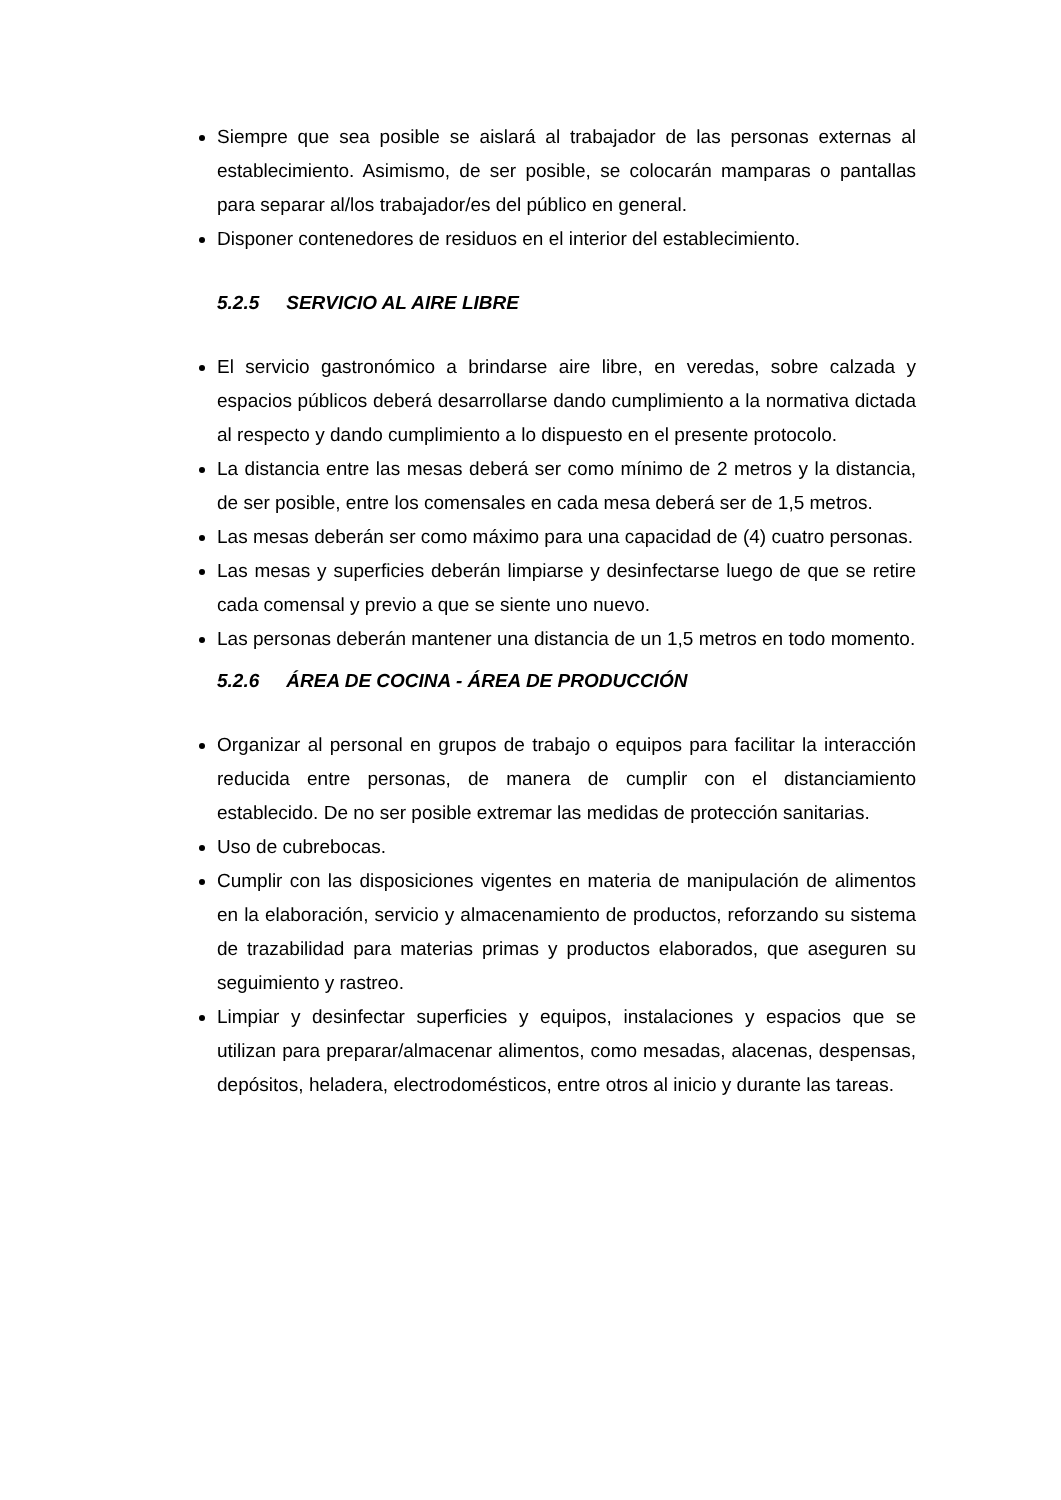Siempre que sea posible se aislará al trabajador de las personas externas al establecimiento. Asimismo, de ser posible, se colocarán mamparas o pantallas para separar al/los trabajador/es del público en general.
Disponer contenedores de residuos en el interior del establecimiento.
5.2.5 SERVICIO AL AIRE LIBRE
El servicio gastronómico a brindarse aire libre, en veredas, sobre calzada y espacios públicos deberá desarrollarse dando cumplimiento a la normativa dictada al respecto y dando cumplimiento a lo dispuesto en el presente protocolo.
La distancia entre las mesas deberá ser como mínimo de 2 metros y la distancia, de ser posible, entre los comensales en cada mesa deberá ser de 1,5 metros.
Las mesas deberán ser como máximo para una capacidad de (4) cuatro personas.
Las mesas y superficies deberán limpiarse y desinfectarse luego de que se retire cada comensal y previo a que se siente uno nuevo.
Las personas deberán mantener una distancia de un 1,5 metros en todo momento.
5.2.6 ÁREA DE COCINA - ÁREA DE PRODUCCIÓN
Organizar al personal en grupos de trabajo o equipos para facilitar la interacción reducida entre personas, de manera de cumplir con el distanciamiento establecido. De no ser posible extremar las medidas de protección sanitarias.
Uso de cubrebocas.
Cumplir con las disposiciones vigentes en materia de manipulación de alimentos en la elaboración, servicio y almacenamiento de productos, reforzando su sistema de trazabilidad para materias primas y productos elaborados, que aseguren su seguimiento y rastreo.
Limpiar y desinfectar superficies y equipos, instalaciones y espacios que se utilizan para preparar/almacenar alimentos, como mesadas, alacenas, despensas, depósitos, heladera, electrodomésticos, entre otros al inicio y durante las tareas.